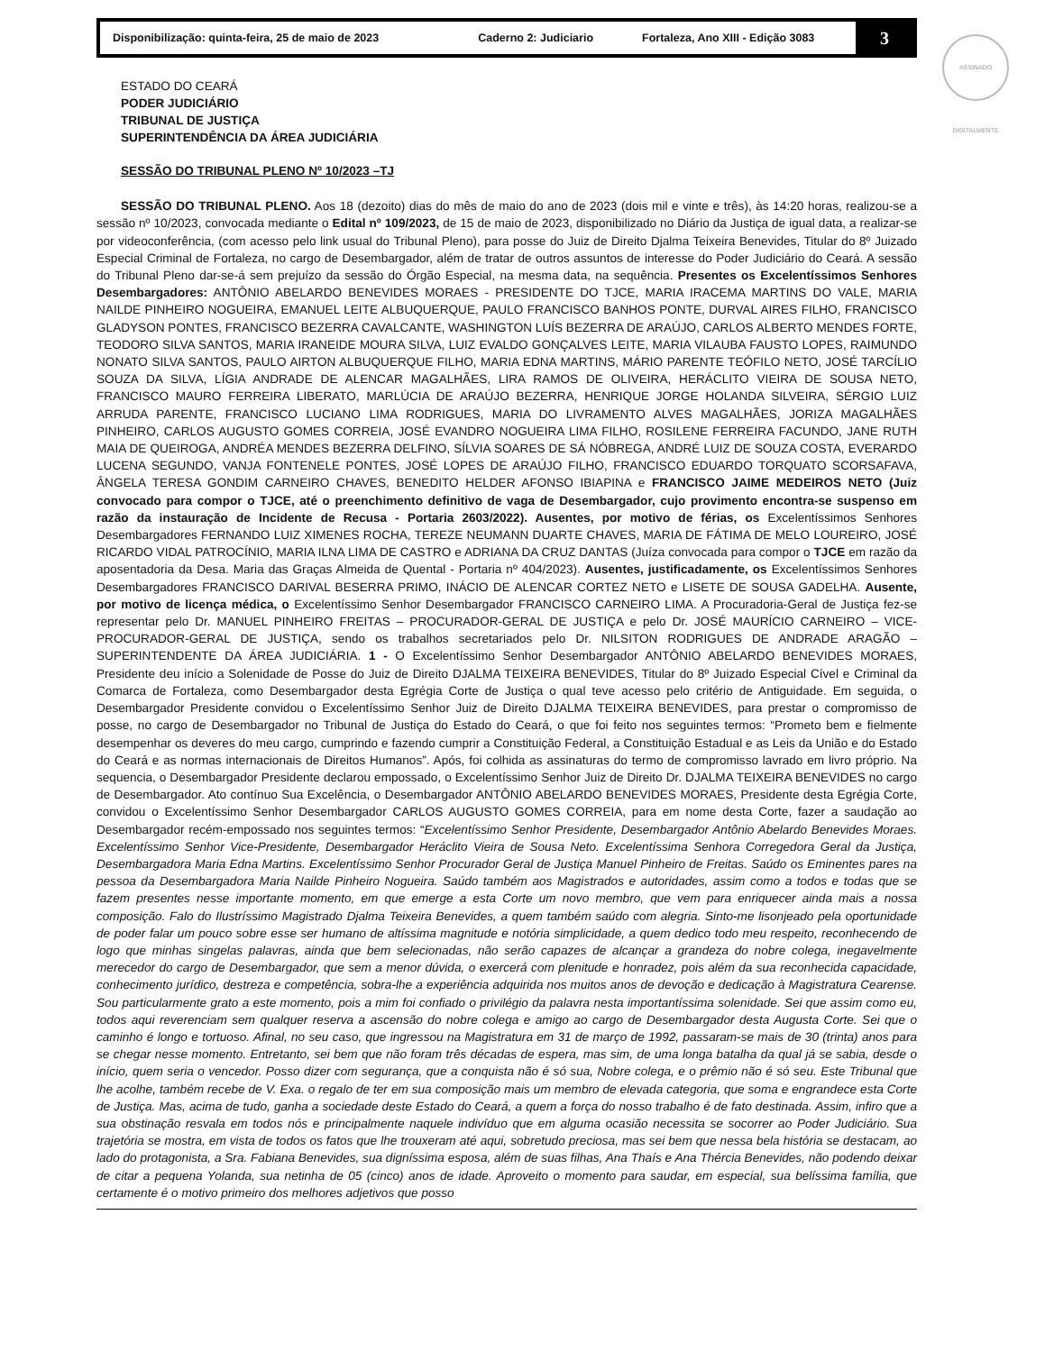Disponibilização: quinta-feira, 25 de maio de 2023 Caderno 2: Judiciario Fortaleza, Ano XIII - Edição 3083 3
ASSINADO DIGITALMENTE
ESTADO DO CEARÁ
PODER JUDICIÁRIO
TRIBUNAL DE JUSTIÇA
SUPERINTENDÊNCIA DA ÁREA JUDICIÁRIA
SESSÃO DO TRIBUNAL PLENO Nº 10/2023 –TJ
SESSÃO DO TRIBUNAL PLENO. Aos 18 (dezoito) dias do mês de maio do ano de 2023 (dois mil e vinte e três), às 14:20 horas, realizou-se a sessão nº 10/2023, convocada mediante o Edital nº 109/2023, de 15 de maio de 2023, disponibilizado no Diário da Justiça de igual data, a realizar-se por videoconferência, (com acesso pelo link usual do Tribunal Pleno), para posse do Juiz de Direito Djalma Teixeira Benevides, Titular do 8º Juizado Especial Criminal de Fortaleza, no cargo de Desembargador, além de tratar de outros assuntos de interesse do Poder Judiciário do Ceará. A sessão do Tribunal Pleno dar-se-á sem prejuízo da sessão do Órgão Especial, na mesma data, na sequência. Presentes os Excelentíssimos Senhores Desembargadores: ANTÔNIO ABELARDO BENEVIDES MORAES - PRESIDENTE DO TJCE, MARIA IRACEMA MARTINS DO VALE, MARIA NAILDE PINHEIRO NOGUEIRA, EMANUEL LEITE ALBUQUERQUE, PAULO FRANCISCO BANHOS PONTE, DURVAL AIRES FILHO, FRANCISCO GLADYSON PONTES, FRANCISCO BEZERRA CAVALCANTE, WASHINGTON LUÍS BEZERRA DE ARAÚJO, CARLOS ALBERTO MENDES FORTE, TEODORO SILVA SANTOS, MARIA IRANEIDE MOURA SILVA, LUIZ EVALDO GONÇALVES LEITE, MARIA VILAUBA FAUSTO LOPES, RAIMUNDO NONATO SILVA SANTOS, PAULO AIRTON ALBUQUERQUE FILHO, MARIA EDNA MARTINS, MÁRIO PARENTE TEÓFILO NETO, JOSÉ TARCÍLIO SOUZA DA SILVA, LÍGIA ANDRADE DE ALENCAR MAGALHÃES, LIRA RAMOS DE OLIVEIRA, HERÁCLITO VIEIRA DE SOUSA NETO, FRANCISCO MAURO FERREIRA LIBERATO, MARLÚCIA DE ARAÚJO BEZERRA, HENRIQUE JORGE HOLANDA SILVEIRA, SÉRGIO LUIZ ARRUDA PARENTE, FRANCISCO LUCIANO LIMA RODRIGUES, MARIA DO LIVRAMENTO ALVES MAGALHÃES, JORIZA MAGALHÃES PINHEIRO, CARLOS AUGUSTO GOMES CORREIA, JOSÉ EVANDRO NOGUEIRA LIMA FILHO, ROSILENE FERREIRA FACUNDO, JANE RUTH MAIA DE QUEIROGA, ANDRÉA MENDES BEZERRA DELFINO, SÍLVIA SOARES DE SÁ NÓBREGA, ANDRÉ LUIZ DE SOUZA COSTA, EVERARDO LUCENA SEGUNDO, VANJA FONTENELE PONTES, JOSÉ LOPES DE ARAÚJO FILHO, FRANCISCO EDUARDO TORQUATO SCORSAFAVA, ÂNGELA TERESA GONDIM CARNEIRO CHAVES, BENEDITO HELDER AFONSO IBIAPINA e FRANCISCO JAIME MEDEIROS NETO (Juiz convocado para compor o TJCE, até o preenchimento definitivo de vaga de Desembargador, cujo provimento encontra-se suspenso em razão da instauração de Incidente de Recusa - Portaria 2603/2022). Ausentes, por motivo de férias, os Excelentíssimos Senhores Desembargadores FERNANDO LUIZ XIMENES ROCHA, TEREZE NEUMANN DUARTE CHAVES, MARIA DE FÁTIMA DE MELO LOUREIRO, JOSÉ RICARDO VIDAL PATROCÍNIO, MARIA ILNA LIMA DE CASTRO e ADRIANA DA CRUZ DANTAS (Juíza convocada para compor o TJCE em razão da aposentadoria da Desa. Maria das Graças Almeida de Quental - Portaria nº 404/2023). Ausentes, justificadamente, os Excelentíssimos Senhores Desembargadores FRANCISCO DARIVAL BESERRA PRIMO, INÁCIO DE ALENCAR CORTEZ NETO e LISETE DE SOUSA GADELHA. Ausente, por motivo de licença médica, o Excelentíssimo Senhor Desembargador FRANCISCO CARNEIRO LIMA. A Procuradoria-Geral de Justiça fez-se representar pelo Dr. MANUEL PINHEIRO FREITAS – PROCURADOR-GERAL DE JUSTIÇA e pelo Dr. JOSÉ MAURÍCIO CARNEIRO – VICE-PROCURADOR-GERAL DE JUSTIÇA, sendo os trabalhos secretariados pelo Dr. NILSITON RODRIGUES DE ANDRADE ARAGÃO – SUPERINTENDENTE DA ÁREA JUDICIÁRIA. 1 - O Excelentíssimo Senhor Desembargador ANTÔNIO ABELARDO BENEVIDES MORAES, Presidente deu início a Solenidade de Posse do Juiz de Direito DJALMA TEIXEIRA BENEVIDES, Titular do 8º Juizado Especial Cível e Criminal da Comarca de Fortaleza, como Desembargador desta Egrégia Corte de Justiça o qual teve acesso pelo critério de Antiguidade. Em seguida, o Desembargador Presidente convidou o Excelentíssimo Senhor Juiz de Direito DJALMA TEIXEIRA BENEVIDES, para prestar o compromisso de posse, no cargo de Desembargador no Tribunal de Justiça do Estado do Ceará, o que foi feito nos seguintes termos: “Prometo bem e fielmente desempenhar os deveres do meu cargo, cumprindo e fazendo cumprir a Constituição Federal, a Constituição Estadual e as Leis da União e do Estado do Ceará e as normas internacionais de Direitos Humanos”. Após, foi colhida as assinaturas do termo de compromisso lavrado em livro próprio. Na sequencia, o Desembargador Presidente declarou empossado, o Excelentíssimo Senhor Juiz de Direito Dr. DJALMA TEIXEIRA BENEVIDES no cargo de Desembargador. Ato contínuo Sua Excelência, o Desembargador ANTÔNIO ABELARDO BENEVIDES MORAES, Presidente desta Egrégia Corte, convidou o Excelentíssimo Senhor Desembargador CARLOS AUGUSTO GOMES CORREIA, para em nome desta Corte, fazer a saudação ao Desembargador recém-empossado nos seguintes termos: “Excelentíssimo Senhor Presidente, Desembargador Antônio Abelardo Benevides Moraes. Excelentíssimo Senhor Vice-Presidente, Desembargador Heráclito Vieira de Sousa Neto. Excelentíssima Senhora Corregedora Geral da Justiça, Desembargadora Maria Edna Martins. Excelentíssimo Senhor Procurador Geral de Justiça Manuel Pinheiro de Freitas. Saúdo os Eminentes pares na pessoa da Desembargadora Maria Nailde Pinheiro Nogueira. Saúdo também aos Magistrados e autoridades, assim como a todos e todas que se fazem presentes nesse importante momento, em que emerge a esta Corte um novo membro, que vem para enriquecer ainda mais a nossa composição. Falo do Ilustríssimo Magistrado Djalma Teixeira Benevides, a quem também saúdo com alegria. Sinto-me lisonjeado pela oportunidade de poder falar um pouco sobre esse ser humano de altíssima magnitude e notória simplicidade, a quem dedico todo meu respeito, reconhecendo de logo que minhas singelas palavras, ainda que bem selecionadas, não serão capazes de alcançar a grandeza do nobre colega, inegavelmente merecedor do cargo de Desembargador, que sem a menor dúvida, o exercerá com plenitude e honradez, pois além da sua reconhecida capacidade, conhecimento jurídico, destreza e competência, sobra-lhe a experiência adquirida nos muitos anos de devoção e dedicação à Magistratura Cearense. Sou particularmente grato a este momento, pois a mim foi confiado o privilégio da palavra nesta importantíssima solenidade. Sei que assim como eu, todos aqui reverenciam sem qualquer reserva a ascensão do nobre colega e amigo ao cargo de Desembargador desta Augusta Corte. Sei que o caminho é longo e tortuoso. Afinal, no seu caso, que ingressou na Magistratura em 31 de março de 1992, passaram-se mais de 30 (trinta) anos para se chegar nesse momento. Entretanto, sei bem que não foram três décadas de espera, mas sim, de uma longa batalha da qual já se sabia, desde o início, quem seria o vencedor. Posso dizer com segurança, que a conquista não é só sua, Nobre colega, e o prêmio não é só seu. Este Tribunal que lhe acolhe, também recebe de V. Exa. o regalo de ter em sua composição mais um membro de elevada categoria, que soma e engrandece esta Corte de Justiça. Mas, acima de tudo, ganha a sociedade deste Estado do Ceará, a quem a força do nosso trabalho é de fato destinada. Assim, infiro que a sua obstinação resvala em todos nós e principalmente naquele indivíduo que em alguma ocasião necessita se socorrer ao Poder Judiciário. Sua trajetória se mostra, em vista de todos os fatos que lhe trouxeram até aqui, sobretudo preciosa, mas sei bem que nessa bela história se destacam, ao lado do protagonista, a Sra. Fabiana Benevides, sua digníssima esposa, além de suas filhas, Ana Thaís e Ana Thércia Benevides, não podendo deixar de citar a pequena Yolanda, sua netinha de 05 (cinco) anos de idade. Aproveito o momento para saudar, em especial, sua belíssima família, que certamente é o motivo primeiro dos melhores adjetivos que posso